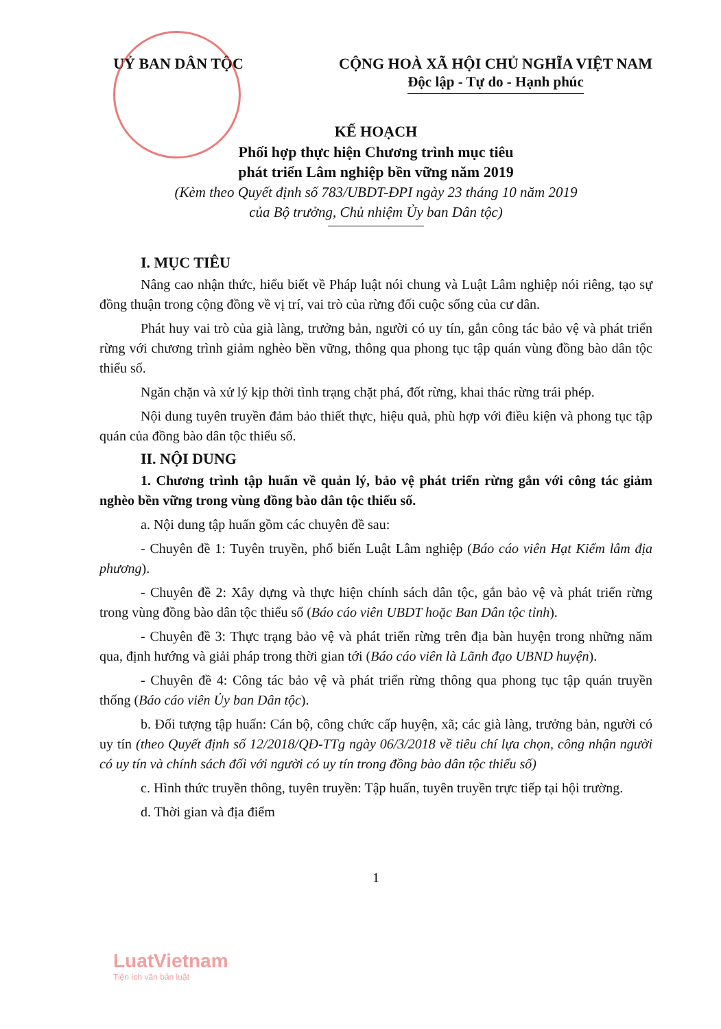UỶ BAN DÂN TỘC CỘNG HOÀ XÃ HỘI CHỦ NGHĨA VIỆT NAM
Độc lập - Tự do - Hạnh phúc
KẾ HOẠCH
Phối hợp thực hiện Chương trình mục tiêu
phát triển Lâm nghiệp bền vững năm 2019
(Kèm theo Quyết định số 783/UBDT-ĐPI ngày 23 tháng 10 năm 2019
của Bộ trưởng, Chủ nhiệm Ủy ban Dân tộc)
I. MỤC TIÊU
Nâng cao nhận thức, hiểu biết về Pháp luật nói chung và Luật Lâm nghiệp nói riêng, tạo sự đồng thuận trong cộng đồng về vị trí, vai trò của rừng đối cuộc sống của cư dân.
Phát huy vai trò của già làng, trưởng bản, người có uy tín, gắn công tác bảo vệ và phát triển rừng với chương trình giảm nghèo bền vững, thông qua phong tục tập quán vùng đồng bào dân tộc thiểu số.
Ngăn chặn và xử lý kịp thời tình trạng chặt phá, đốt rừng, khai thác rừng trái phép.
Nội dung tuyên truyền đảm bảo thiết thực, hiệu quả, phù hợp với điều kiện và phong tục tập quán của đồng bào dân tộc thiểu số.
II. NỘI DUNG
1. Chương trình tập huấn về quản lý, bảo vệ phát triển rừng gắn với công tác giảm nghèo bền vững trong vùng đồng bào dân tộc thiểu số.
a. Nội dung tập huấn gồm các chuyên đề sau:
- Chuyên đề 1: Tuyên truyền, phổ biến Luật Lâm nghiệp (Báo cáo viên Hạt Kiểm lâm địa phương).
- Chuyên đề 2: Xây dựng và thực hiện chính sách dân tộc, gắn bảo vệ và phát triển rừng trong vùng đồng bào dân tộc thiểu số (Báo cáo viên UBDT hoặc Ban Dân tộc tỉnh).
- Chuyên đề 3: Thực trạng bảo vệ và phát triển rừng trên địa bàn huyện trong những năm qua, định hướng và giải pháp trong thời gian tới (Báo cáo viên là Lãnh đạo UBND huyện).
- Chuyên đề 4: Công tác bảo vệ và phát triển rừng thông qua phong tục tập quán truyền thống (Báo cáo viên Ủy ban Dân tộc).
b. Đối tượng tập huấn: Cán bộ, công chức cấp huyện, xã; các già làng, trưởng bản, người có uy tín (theo Quyết định số 12/2018/QĐ-TTg ngày 06/3/2018 về tiêu chí lựa chọn, công nhận người có uy tín và chính sách đối với người có uy tín trong đồng bào dân tộc thiểu số)
c. Hình thức truyền thông, tuyên truyền: Tập huấn, tuyên truyền trực tiếp tại hội trường.
d. Thời gian và địa điểm
1
LuatVietnam
Tiện ích văn bản luật